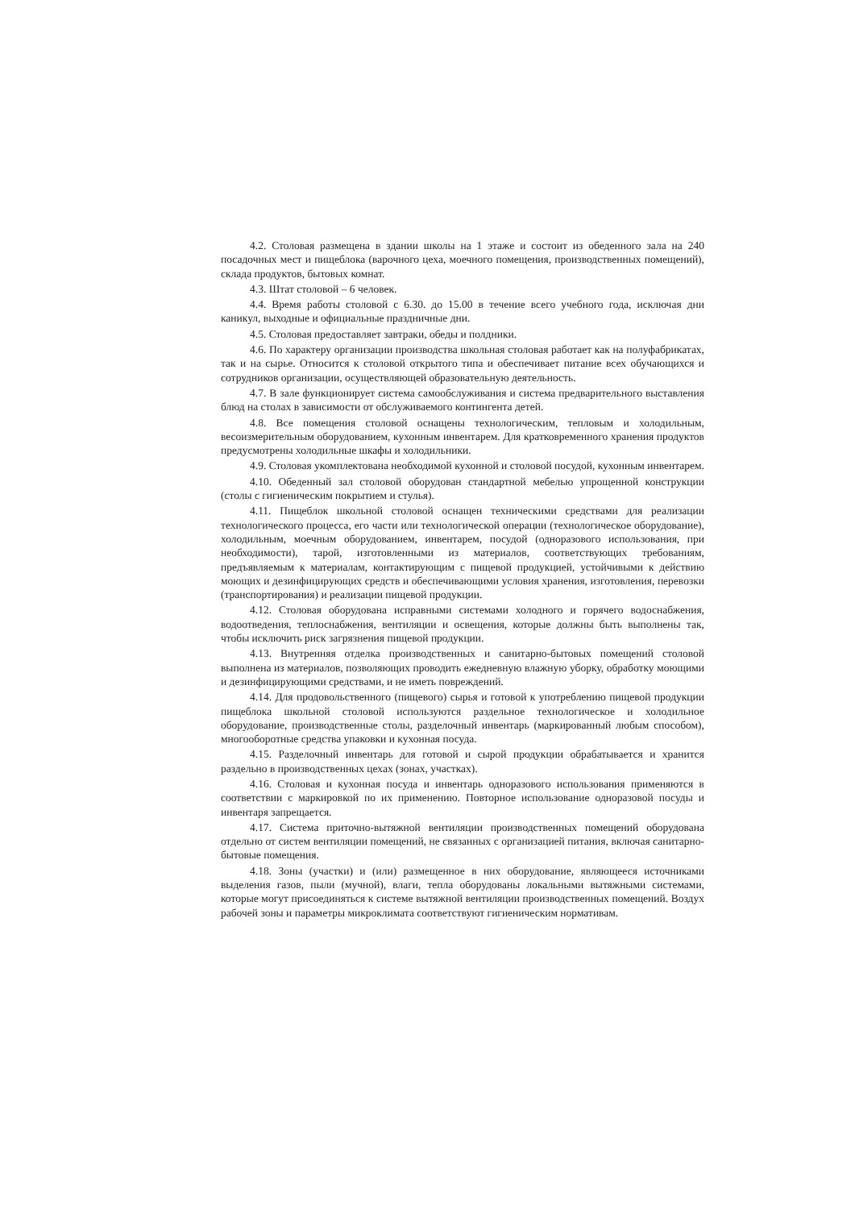4.2. Столовая размещена в здании школы на 1 этаже и состоит из обеденного зала на 240 посадочных мест и пищеблока (варочного цеха, моечного помещения, производственных помещений), склада продуктов, бытовых комнат.
4.3. Штат столовой – 6 человек.
4.4. Время работы столовой с 6.30. до 15.00 в течение всего учебного года, исключая дни каникул, выходные и официальные праздничные дни.
4.5. Столовая предоставляет завтраки, обеды и полдники.
4.6. По характеру организации производства школьная столовая работает как на полуфабрикатах, так и на сырье. Относится к столовой открытого типа и обеспечивает питание всех обучающихся и сотрудников организации, осуществляющей образовательную деятельность.
4.7. В зале функционирует система самообслуживания и система предварительного выставления блюд на столах в зависимости от обслуживаемого контингента детей.
4.8. Все помещения столовой оснащены технологическим, тепловым и холодильным, весоизмерительным оборудованием, кухонным инвентарем. Для кратковременного хранения продуктов предусмотрены холодильные шкафы и холодильники.
4.9. Столовая укомплектована необходимой кухонной и столовой посудой, кухонным инвентарем.
4.10. Обеденный зал столовой оборудован стандартной мебелью упрощенной конструкции (столы с гигиеническим покрытием и стулья).
4.11. Пищеблок школьной столовой оснащен техническими средствами для реализации технологического процесса, его части или технологической операции (технологическое оборудование), холодильным, моечным оборудованием, инвентарем, посудой (одноразового использования, при необходимости), тарой, изготовленными из материалов, соответствующих требованиям, предъявляемым к материалам, контактирующим с пищевой продукцией, устойчивыми к действию моющих и дезинфицирующих средств и обеспечивающими условия хранения, изготовления, перевозки (транспортирования) и реализации пищевой продукции.
4.12. Столовая оборудована исправными системами холодного и горячего водоснабжения, водоотведения, теплоснабжения, вентиляции и освещения, которые должны быть выполнены так, чтобы исключить риск загрязнения пищевой продукции.
4.13. Внутренняя отделка производственных и санитарно-бытовых помещений столовой выполнена из материалов, позволяющих проводить ежедневную влажную уборку, обработку моющими и дезинфицирующими средствами, и не иметь повреждений.
4.14. Для продовольственного (пищевого) сырья и готовой к употреблению пищевой продукции пищеблока школьной столовой используются раздельное технологическое и холодильное оборудование, производственные столы, разделочный инвентарь (маркированный любым способом), многооборотные средства упаковки и кухонная посуда.
4.15. Разделочный инвентарь для готовой и сырой продукции обрабатывается и хранится раздельно в производственных цехах (зонах, участках).
4.16. Столовая и кухонная посуда и инвентарь одноразового использования применяются в соответствии с маркировкой по их применению. Повторное использование одноразовой посуды и инвентаря запрещается.
4.17. Система приточно-вытяжной вентиляции производственных помещений оборудована отдельно от систем вентиляции помещений, не связанных с организацией питания, включая санитарно-бытовые помещения.
4.18. Зоны (участки) и (или) размещенное в них оборудование, являющееся источниками выделения газов, пыли (мучной), влаги, тепла оборудованы локальными вытяжными системами, которые могут присоединяться к системе вытяжной вентиляции производственных помещений. Воздух рабочей зоны и параметры микроклимата соответствуют гигиеническим нормативам.